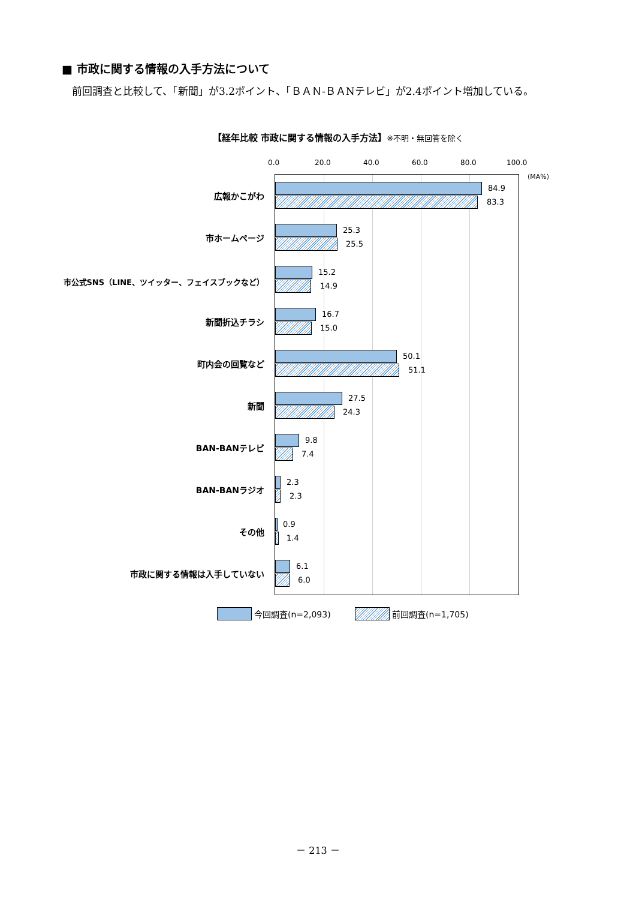■ 市政に関する情報の入手方法について
前回調査と比較して、「新聞」が3.2ポイント、「ＢＡＮ-ＢＡNテレビ」が2.4ポイント増加している。
【経年比較 市政に関する情報の入手方法】※不明・無回答を除く
0.0 20.0 40.0 60.0 80.0 100.0
(MA%)
広報かこがわ
市ホームページ
市公式SNS（LINE、ツイッター、フェイスブックなど）
新聞折込チラシ
町内会の回覧など
新聞
BAN-BANテレビ
BAN-BANラジオ
その他
市政に関する情報は入手していない
84.9
83.3
25.3
25.5
15.2
14.9
16.7
15.0
50.1
51.1
27.5
24.3
9.8
7.4
2.3
2.3
0.9
1.4
6.1
6.0
今回調査(n=2,093) 前回調査(n=1,705)
－ 213 －